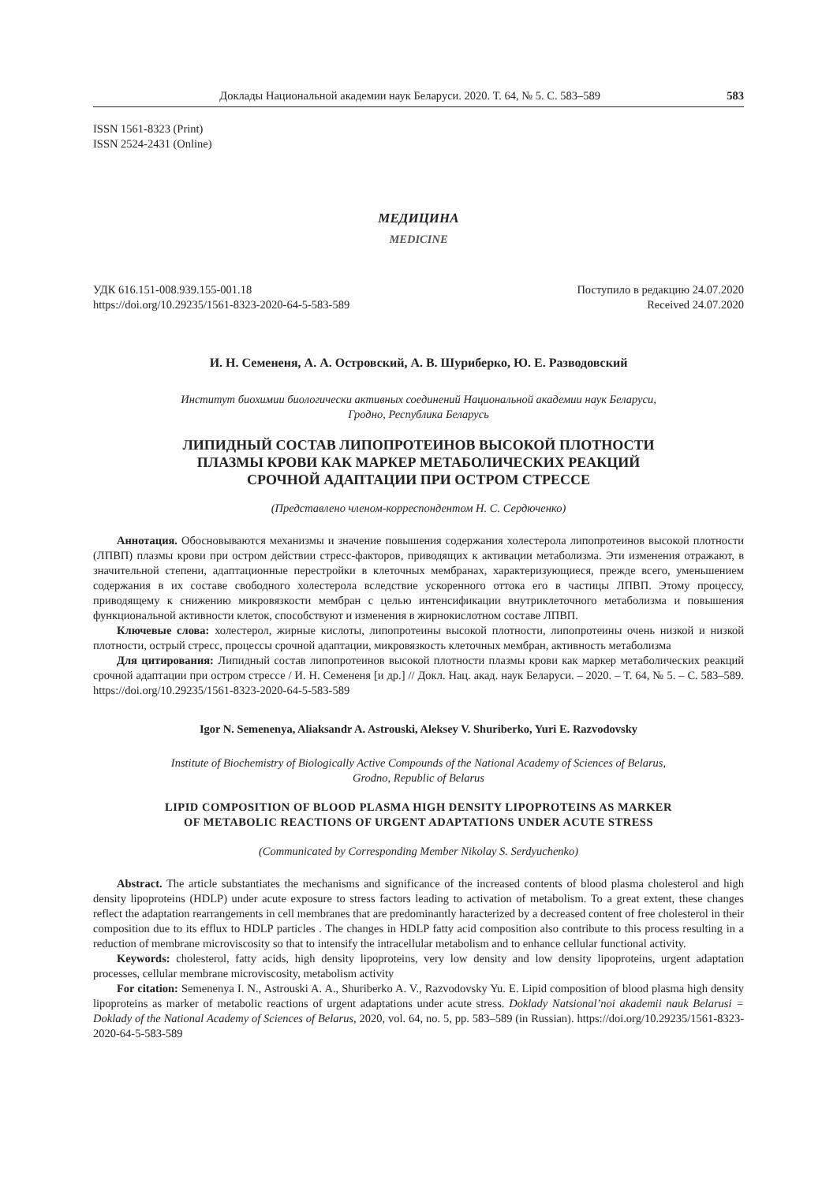Доклады Национальной академии наук Беларуси. 2020. Т. 64, № 5. С. 583–589 583
ISSN 1561-8323 (Print)
ISSN 2524-2431 (Online)
МЕДИЦИНА
MEDICINE
УДК 616.151-008.939.155-001.18
https://doi.org/10.29235/1561-8323-2020-64-5-583-589
Поступило в редакцию 24.07.2020
Received 24.07.2020
И. Н. Семененя, А. А. Островский, А. В. Шуриберко, Ю. Е. Разводовский
Институт биохимии биологически активных соединений Национальной академии наук Беларуси,
Гродно, Республика Беларусь
ЛИПИДНЫЙ СОСТАВ ЛИПОПРОТЕИНОВ ВЫСОКОЙ ПЛОТНОСТИ
ПЛАЗМЫ КРОВИ КАК МАРКЕР МЕТАБОЛИЧЕСКИХ РЕАКЦИЙ
СРОЧНОЙ АДАПТАЦИИ ПРИ ОСТРОМ СТРЕССЕ
(Представлено членом-корреспондентом Н. С. Сердюченко)
Аннотация. Обосновываются механизмы и значение повышения содержания холестерола липопротеинов высокой плотности (ЛПВП) плазмы крови при остром действии стресс-факторов, приводящих к активации метаболизма. Эти изменения отражают, в значительной степени, адаптационные перестройки в клеточных мембранах, характеризующиеся, прежде всего, уменьшением содержания в их составе свободного холестерола вследствие ускоренного оттока его в частицы ЛПВП. Этому процессу, приводящему к снижению микровязкости мембран с целью интенсификации внутриклеточного метаболизма и повышения функциональной активности клеток, способствуют и изменения в жирнокислотном составе ЛПВП.
Ключевые слова: холестерол, жирные кислоты, липопротеины высокой плотности, липопротеины очень низкой и низкой плотности, острый стресс, процессы срочной адаптации, микровязкость клеточных мембран, активность метаболизма
Для цитирования: Липидный состав липопротеинов высокой плотности плазмы крови как маркер метаболических реакций срочной адаптации при остром стрессе / И. Н. Семененя [и др.] // Докл. Нац. акад. наук Беларуси. – 2020. – Т. 64, № 5. – С. 583–589. https://doi.org/10.29235/1561-8323-2020-64-5-583-589
Igor N. Semenenya, Aliaksandr A. Astrouski, Aleksey V. Shuriberko, Yuri E. Razvodovsky
Institute of Biochemistry of Biologically Active Compounds of the National Academy of Sciences of Belarus,
Grodno, Republic of Belarus
LIPID COMPOSITION OF BLOOD PLASMA HIGH DENSITY LIPOPROTEINS AS MARKER
OF METABOLIC REACTIONS OF URGENT ADAPTATIONS UNDER ACUTE STRESS
(Communicated by Corresponding Member Nikolay S. Serdyuchenko)
Abstract. The article substantiates the mechanisms and significance of the increased contents of blood plasma cholesterol and high density lipoproteins (HDLP) under acute exposure to stress factors leading to activation of metabolism. To a great extent, these changes reflect the adaptation rearrangements in cell membranes that are predominantly haracterized by a decreased content of free cholesterol in their composition due to its efflux to HDLP particles . The changes in HDLP fatty acid composition also contribute to this process resulting in a reduction of membrane microviscosity so that to intensify the intracellular metabolism and to enhance cellular functional activity.
Keywords: cholesterol, fatty acids, high density lipoproteins, very low density and low density lipoproteins, urgent adaptation processes, cellular membrane microviscosity, metabolism activity
For citation: Semenenya I. N., Astrouski A. A., Shuriberko A. V., Razvodovsky Yu. E. Lipid composition of blood plasma high density lipoproteins as marker of metabolic reactions of urgent adaptations under acute stress. Doklady Natsional’noi akademii nauk Belarusi = Doklady of the National Academy of Sciences of Belarus, 2020, vol. 64, no. 5, pp. 583–589 (in Russian). https://doi.org/10.29235/1561-8323-2020-64-5-583-589